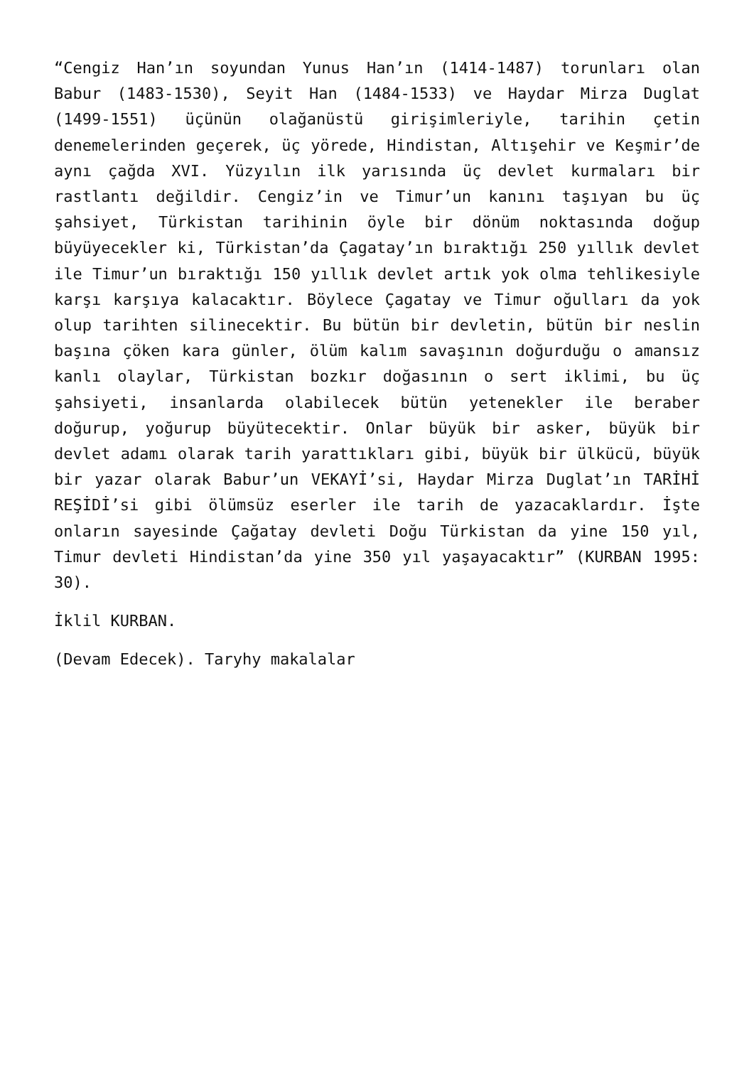“Cengiz Han’ın soyundan Yunus Han’ın (1414-1487) torunları olan Babur (1483-1530), Seyit Han (1484-1533) ve Haydar Mirza Duglat (1499-1551) üçünün olağanüstü girişimleriyle, tarihin çetin denemelerinden geçerek, üç yörede, Hindistan, Altışehir ve Keşmir’de aynı çağda XVI. Yüzyılın ilk yarısında üç devlet kurmaları bir rastlantı değildir. Cengiz’in ve Timur’un kanını taşıyan bu üç şahsiyet, Türkistan tarihinin öyle bir dönüm noktasında doğup büyüyecekler ki, Türkistan’da Çagatay’ın bıraktığı 250 yıllık devlet ile Timur’un bıraktığı 150 yıllık devlet artık yok olma tehlikesiyle karşı karşıya kalacaktır. Böylece Çagatay ve Timur oğulları da yok olup tarihten silinecektir. Bu bütün bir devletin, bütün bir neslin başına çöken kara günler, ölüm kalım savaşının doğurduğu o amansız kanlı olaylar, Türkistan bozkır doğasının o sert iklimi, bu üç şahsiyeti, insanlarda olabilecek bütün yetenekler ile beraber doğurup, yoğurup büyütecektir. Onlar büyük bir asker, büyük bir devlet adamı olarak tarih yarattıkları gibi, büyük bir ülkücü, büyük bir yazar olarak Babur’un VEKAYİ’si, Haydar Mirza Duglat’ın TARİHİ REŞİDİ’si gibi ölümsüz eserler ile tarih de yazacaklardır. İşte onların sayesinde Çağatay devleti Doğu Türkistan da yine 150 yıl, Timur devleti Hindistan’da yine 350 yıl yaşayacaktır” (KURBAN 1995: 30).
İklil KURBAN.
(Devam Edecek). Taryhy makalalar